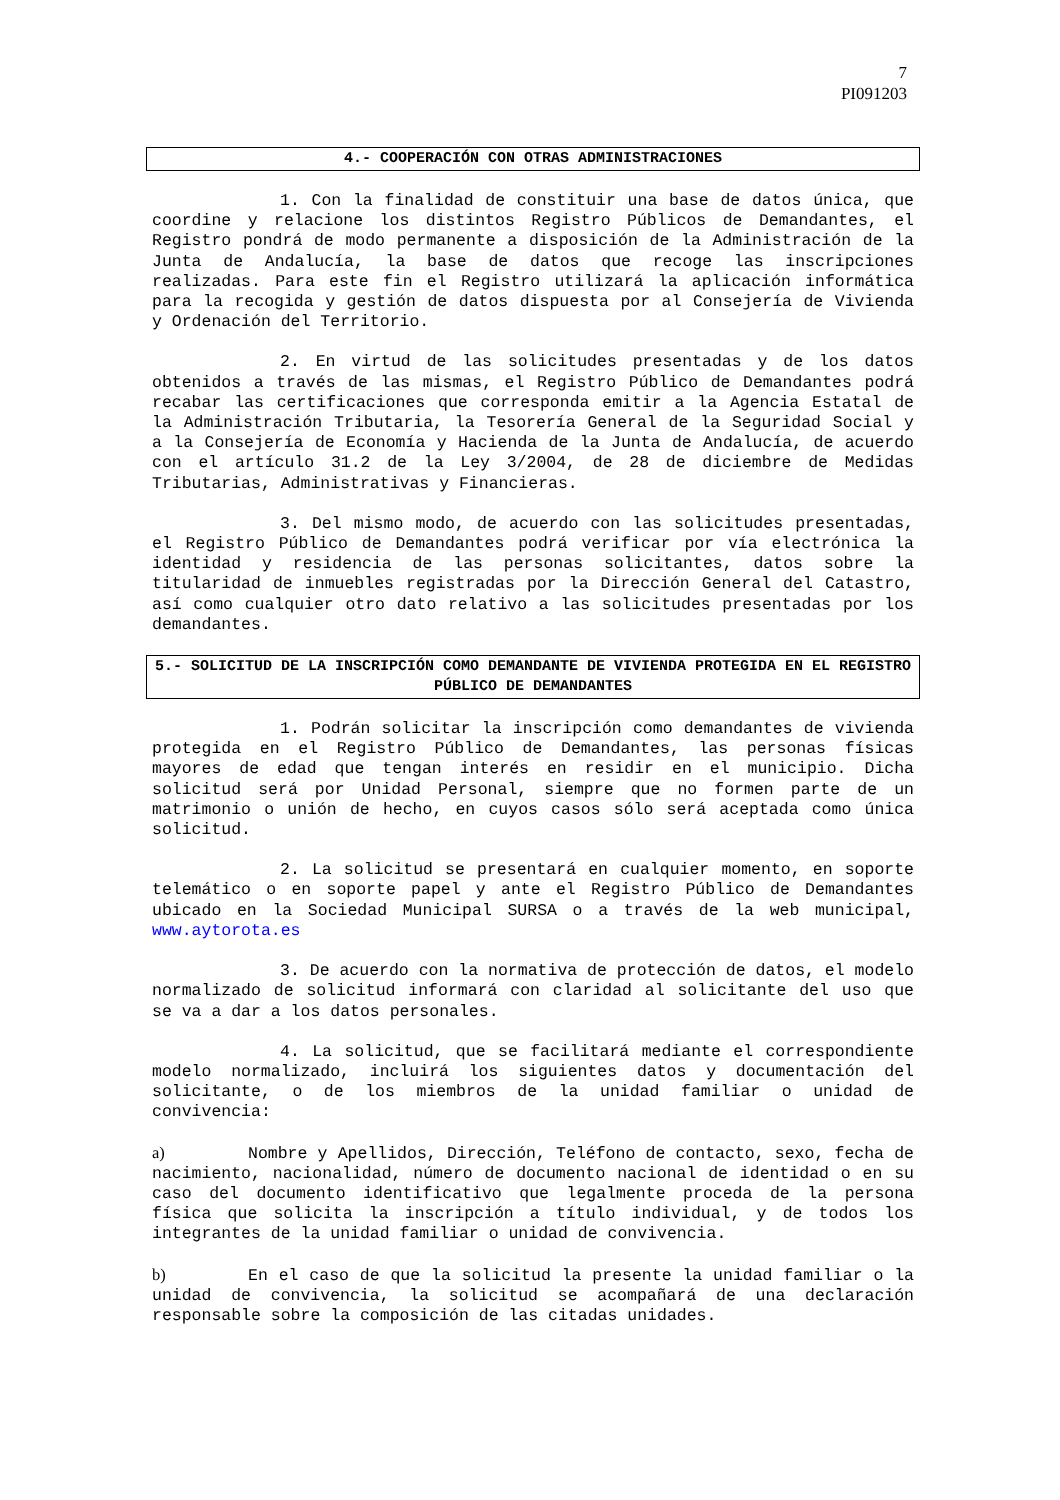7
PI091203
4.- COOPERACIÓN CON OTRAS ADMINISTRACIONES
1. Con la finalidad de constituir una base de datos única, que coordine y relacione los distintos Registro Públicos de Demandantes, el Registro pondrá de modo permanente a disposición de la Administración de la Junta de Andalucía, la base de datos que recoge las inscripciones realizadas. Para este fin el Registro utilizará la aplicación informática para la recogida y gestión de datos dispuesta por al Consejería de Vivienda y Ordenación del Territorio.
2. En virtud de las solicitudes presentadas y de los datos obtenidos a través de las mismas, el Registro Público de Demandantes podrá recabar las certificaciones que corresponda emitir a la Agencia Estatal de la Administración Tributaria, la Tesorería General de la Seguridad Social y a la Consejería de Economía y Hacienda de la Junta de Andalucía, de acuerdo con el artículo 31.2 de la Ley 3/2004, de 28 de diciembre de Medidas Tributarias, Administrativas y Financieras.
3. Del mismo modo, de acuerdo con las solicitudes presentadas, el Registro Público de Demandantes podrá verificar por vía electrónica la identidad y residencia de las personas solicitantes, datos sobre la titularidad de inmuebles registradas por la Dirección General del Catastro, así como cualquier otro dato relativo a las solicitudes presentadas por los demandantes.
5.- SOLICITUD DE LA INSCRIPCIÓN COMO DEMANDANTE DE VIVIENDA PROTEGIDA EN EL REGISTRO PÚBLICO DE DEMANDANTES
1. Podrán solicitar la inscripción como demandantes de vivienda protegida en el Registro Público de Demandantes, las personas físicas mayores de edad que tengan interés en residir en el municipio. Dicha solicitud será por Unidad Personal, siempre que no formen parte de un matrimonio o unión de hecho, en cuyos casos sólo será aceptada como única solicitud.
2. La solicitud se presentará en cualquier momento, en soporte telemático o en soporte papel y ante el Registro Público de Demandantes ubicado en la Sociedad Municipal SURSA o a través de la web municipal, www.aytorota.es
3. De acuerdo con la normativa de protección de datos, el modelo normalizado de solicitud informará con claridad al solicitante del uso que se va a dar a los datos personales.
4. La solicitud, que se facilitará mediante el correspondiente modelo normalizado, incluirá los siguientes datos y documentación del solicitante, o de los miembros de la unidad familiar o unidad de convivencia:
a) Nombre y Apellidos, Dirección, Teléfono de contacto, sexo, fecha de nacimiento, nacionalidad, número de documento nacional de identidad o en su caso del documento identificativo que legalmente proceda de la persona física que solicita la inscripción a título individual, y de todos los integrantes de la unidad familiar o unidad de convivencia.
b) En el caso de que la solicitud la presente la unidad familiar o la unidad de convivencia, la solicitud se acompañará de una declaración responsable sobre la composición de las citadas unidades.